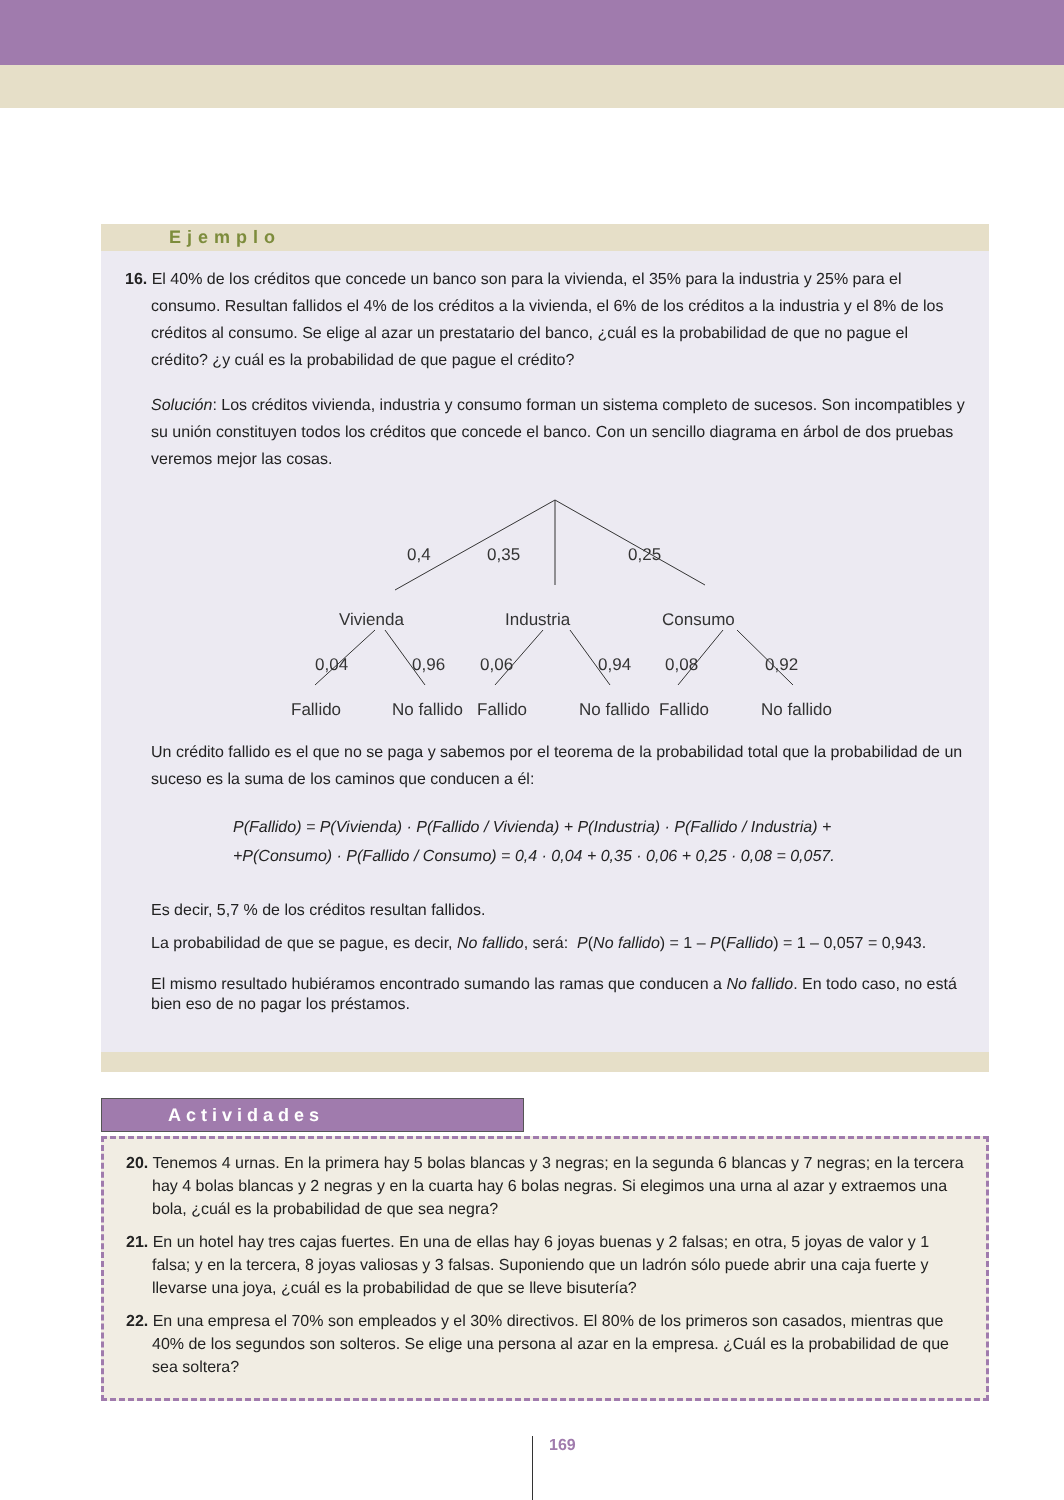Ejemplo
16. El 40% de los créditos que concede un banco son para la vivienda, el 35% para la industria y 25% para el consumo. Resultan fallidos el 4% de los créditos a la vivienda, el 6% de los créditos a la industria y el 8% de los créditos al consumo. Se elige al azar un prestatario del banco, ¿cuál es la probabilidad de que no pague el crédito? ¿y cuál es la probabilidad de que pague el crédito?
Solución: Los créditos vivienda, industria y consumo forman un sistema completo de sucesos. Son incompatibles y su unión constituyen todos los créditos que concede el banco. Con un sencillo diagrama en árbol de dos pruebas veremos mejor las cosas.
0,4
0,35
0,25
Vivienda
Industria
Consumo
0,04
0,96
0,06
0,94
0,08
0,92
Fallido
No fallido
Fallido
No fallido
Fallido
No fallido
Un crédito fallido es el que no se paga y sabemos por el teorema de la probabilidad total que la probabilidad de un suceso es la suma de los caminos que conducen a él:
P(Fallido) = P(Vivienda) · P(Fallido / Vivienda) + P(Industria) · P(Fallido / Industria) +
+P(Consumo) · P(Fallido / Consumo) = 0,4 · 0,04 + 0,35 · 0,06 + 0,25 · 0,08 = 0,057.
Es decir, 5,7 % de los créditos resultan fallidos.
La probabilidad de que se pague, es decir, No fallido, será: P(No fallido) = 1 – P(Fallido) = 1 – 0,057 = 0,943.
El mismo resultado hubiéramos encontrado sumando las ramas que conducen a No fallido. En todo caso, no está bien eso de no pagar los préstamos.
Actividades
20. Tenemos 4 urnas. En la primera hay 5 bolas blancas y 3 negras; en la segunda 6 blancas y 7 negras; en la tercera hay 4 bolas blancas y 2 negras y en la cuarta hay 6 bolas negras. Si elegimos una urna al azar y extraemos una bola, ¿cuál es la probabilidad de que sea negra?
21. En un hotel hay tres cajas fuertes. En una de ellas hay 6 joyas buenas y 2 falsas; en otra, 5 joyas de valor y 1 falsa; y en la tercera, 8 joyas valiosas y 3 falsas. Suponiendo que un ladrón sólo puede abrir una caja fuerte y llevarse una joya, ¿cuál es la probabilidad de que se lleve bisutería?
22. En una empresa el 70% son empleados y el 30% directivos. El 80% de los primeros son casados, mientras que 40% de los segundos son solteros. Se elige una persona al azar en la empresa. ¿Cuál es la probabilidad de que sea soltera?
169